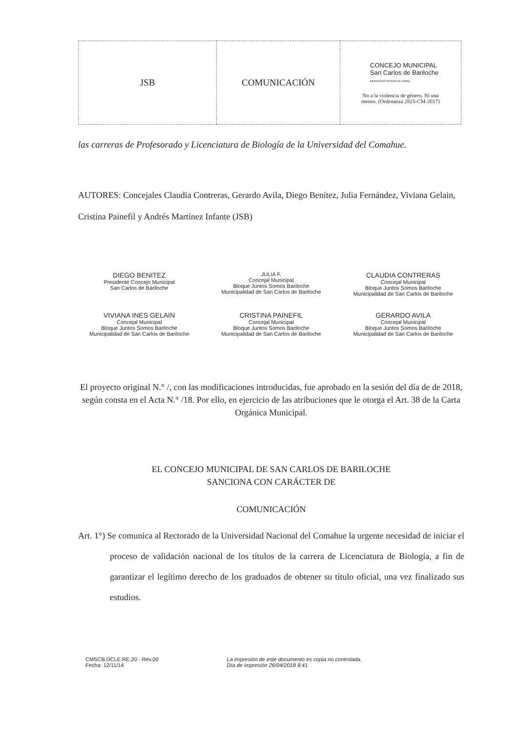| JSB | COMUNICACIÓN | CONCEJO MUNICIPAL San Carlos de Bariloche MUNICIPIO INTERCULTURAL No a la violencia de género. Ni una menos. (Ordenanza 2825-CM-2017) |
las carreras de Profesorado y Licenciatura de Biología de la Universidad del Comahue.
AUTORES: Concejales Claudia Contreras, Gerardo Avila, Diego Benítez, Julia Fernández, Viviana Gelain, Cristina Painefil y Andrés Martínez Infante (JSB)
DIEGO BENITEZ
Presidente Concejo Municipal
San Carlos de Bariloche
JULIA F.
Concejal Municipal
Bloque Juntos Somos Bariloche
Municipalidad de San Carlos de Bariloche
CLAUDIA CONTRERAS
Concejal Municipal
Bloque Juntos Somos Bariloche
Municipalidad de San Carlos de Bariloche
VIVIANA INES GELAIN
Concejal Municipal
Bloque Juntos Somos Bariloche
Municipalidad de San Carlos de Bariloche
CRISTINA PAINEFIL
Concejal Municipal
Bloque Juntos Somos Bariloche
Municipalidad de San Carlos de Bariloche
GERARDO AVILA
Concejal Municipal
Bloque Juntos Somos Bariloche
Municipalidad de San Carlos de Bariloche
El proyecto original N.° /, con las modificaciones introducidas, fue aprobado en la sesión del día de de 2018, según consta en el Acta N.° /18. Por ello, en ejercicio de las atribuciones que le otorga el Art. 38 de la Carta Orgánica Municipal.
EL CONCEJO MUNICIPAL DE SAN CARLOS DE BARILOCHE
SANCIONA CON CARÁCTER DE
COMUNICACIÓN
Art. 1°) Se comunica al Rectorado de la Universidad Nacional del Comahue la urgente necesidad de iniciar el proceso de validación nacional de los títulos de la carrera de Licenciatura de Biología, a fin de garantizar el legítimo derecho de los graduados de obtener su título oficial, una vez finalizado sus estudios.
CMSCB.DCLE.RE.20 - Rev.00
Fecha: 12/11/14
La impresión de este documento es copia no controlada.
Día de impresión 26/04/2018 8:41